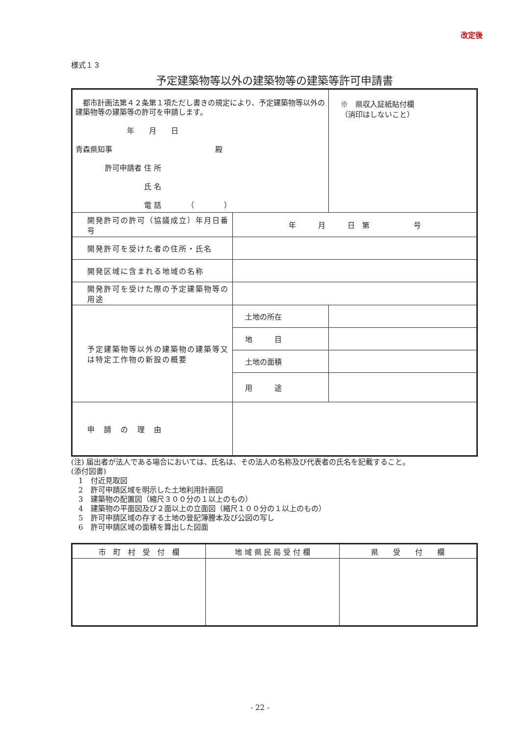改定後
様式１３
予定建築物等以外の建築物等の建築等許可申請書
| 都市計画法第４２条第１項ただし書きの規定により、予定建築物等以外の建築物等の建築等の許可を申請します。 年 月 日 青森県知事 殿 許可申請者 住 所 氏 名 電 話 （ ） | | ※ 県収入証紙貼付欄 （消印はしないこと） |
| 開発許可の許可（協議成立）年月日番号 | 年 月 日 第 号 | |
| 開発許可を受けた者の住所・氏名 | | |
| 開発区域に含まれる地域の名称 | | |
| 開発許可を受けた際の予定建築物等の用途 | | |
| 予定建築物等以外の建築物の建築等又は特定工作物の新設の概要 | 土地の所在 | |
| | 地 目 | |
| | 土地の面積 | |
| | 用 途 | |
| 申 請 の 理 由 | | |
(注) 届出者が法人である場合においては、氏名は、その法人の名称及び代表者の氏名を記載すること。
(添付図書)
　1　付近見取図
　2　許可申請区域を明示した土地利用計画図
　3　建築物の配置図（縮尺３００分の１以上のもの）
　4　建築物の平面図及び２面以上の立面図（縮尺１００分の１以上のもの）
　5　許可申請区域の存する土地の登記簿謄本及び公図の写し
　6　許可申請区域の面積を算出した図面
| 市 町 村 受 付 欄 | 地 域 県 民 局 受 付 欄 | 県 受 付 欄 |
- 22 -